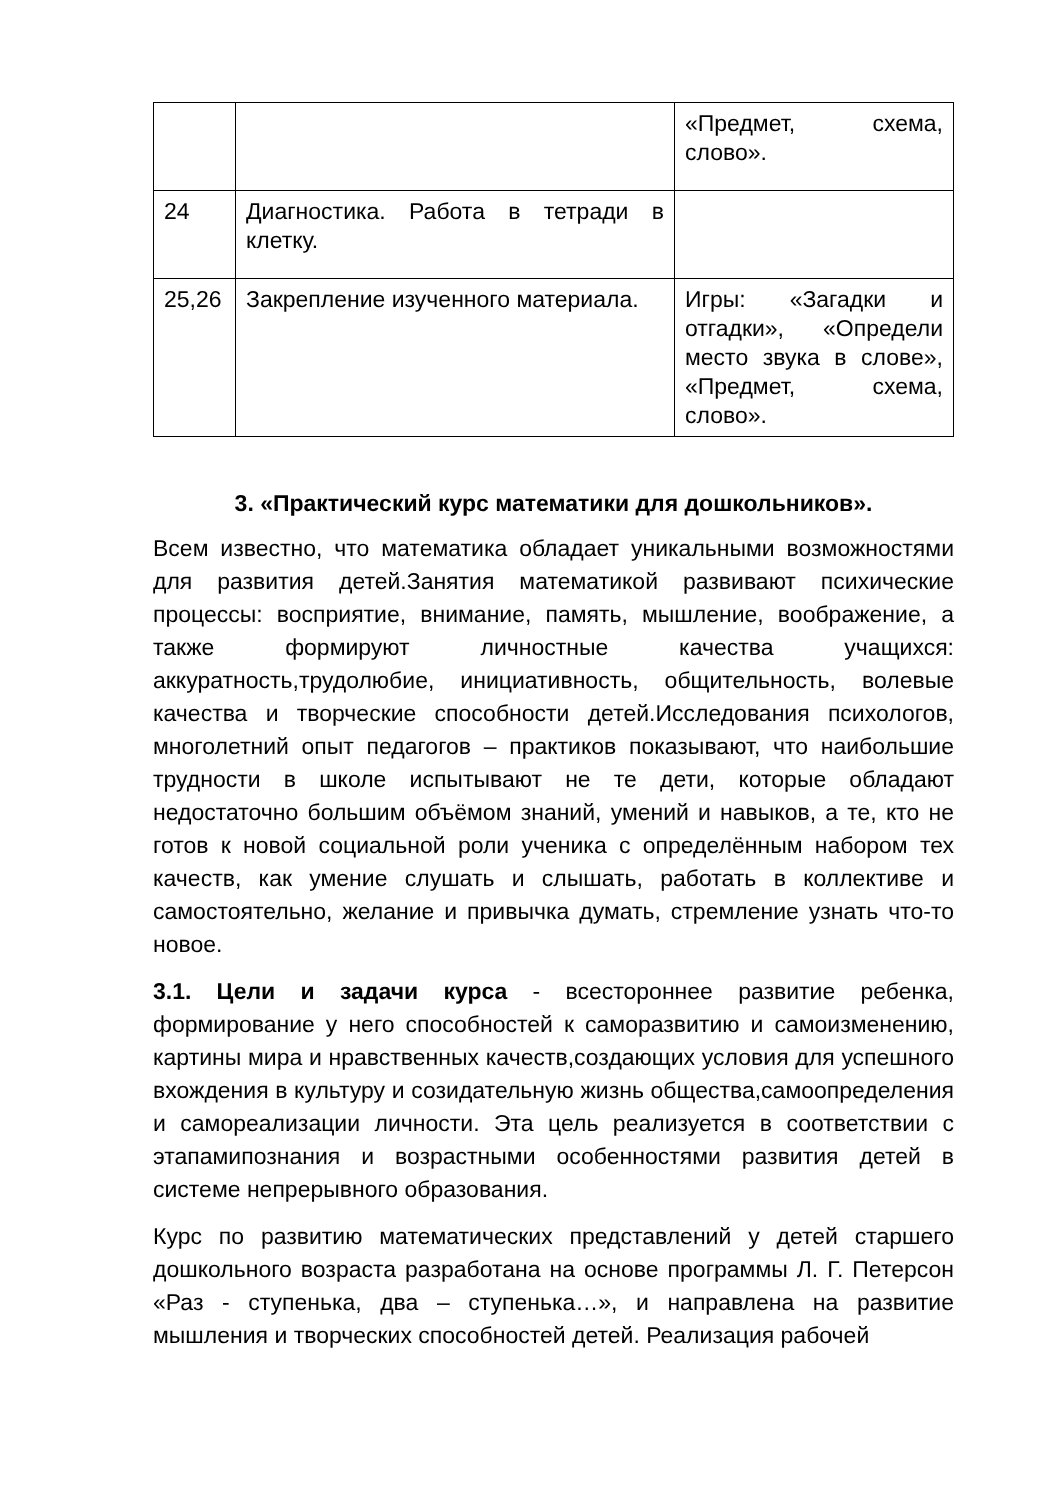| | | «Предмет, схема, слово». |
| 24 | Диагностика. Работа в тетради в клетку. | |
| 25,26 | Закрепление изученного материала. | Игры: «Загадки и отгадки», «Определи место звука в слове», «Предмет, схема, слово». |
3. «Практический курс математики для дошкольников».
Всем известно, что математика обладает уникальными возможностями для развития детей.Занятия математикой развивают психические процессы: восприятие, внимание, память, мышление, воображение, а также формируют личностные качества учащихся: аккуратность,трудолюбие, инициативность, общительность, волевые качества и творческие способности детей.Исследования психологов, многолетний опыт педагогов – практиков показывают, что наибольшие трудности в школе испытывают не те дети, которые обладают недостаточно большим объёмом знаний, умений и навыков, а те, кто не готов к новой социальной роли ученика с определённым набором тех качеств, как умение слушать и слышать, работать в коллективе и самостоятельно, желание и привычка думать, стремление узнать что-то новое.
3.1. Цели и задачи курса - всестороннее развитие ребенка, формирование у него способностей к саморазвитию и самоизменению, картины мира и нравственных качеств,создающих условия для успешного вхождения в культуру и созидательную жизнь общества,самоопределения и самореализации личности. Эта цель реализуется в соответствии с этапамипознания и возрастными особенностями развития детей в системе непрерывного образования.
Курс по развитию математических представлений у детей старшего дошкольного возраста разработана на основе программы Л. Г. Петерсон «Раз - ступенька, два – ступенька…», и направлена на развитие мышления и творческих способностей детей. Реализация рабочей